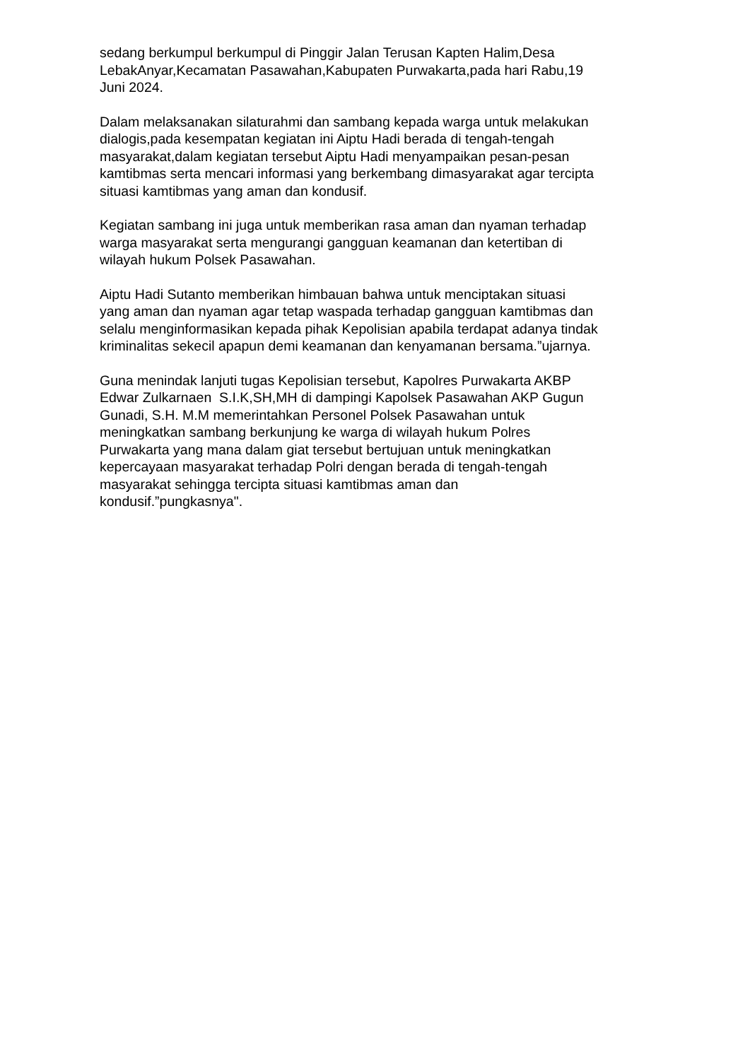sedang berkumpul berkumpul di Pinggir Jalan Terusan Kapten Halim,Desa
LebakAnyar,Kecamatan Pasawahan,Kabupaten Purwakarta,pada hari Rabu,19
Juni 2024.
Dalam melaksanakan silaturahmi dan sambang kepada warga untuk melakukan
dialogis,pada kesempatan kegiatan ini Aiptu Hadi berada di tengah-tengah
masyarakat,dalam kegiatan tersebut Aiptu Hadi menyampaikan pesan-pesan
kamtibmas serta mencari informasi yang berkembang dimasyarakat agar tercipta
situasi kamtibmas yang aman dan kondusif.
Kegiatan sambang ini juga untuk memberikan rasa aman dan nyaman terhadap
warga masyarakat serta mengurangi gangguan keamanan dan ketertiban di
wilayah hukum Polsek Pasawahan.
Aiptu Hadi Sutanto memberikan himbauan bahwa untuk menciptakan situasi
yang aman dan nyaman agar tetap waspada terhadap gangguan kamtibmas dan
selalu menginformasikan kepada pihak Kepolisian apabila terdapat adanya tindak
kriminalitas sekecil apapun demi keamanan dan kenyamanan bersama.”ujarnya.
Guna menindak lanjuti tugas Kepolisian tersebut, Kapolres Purwakarta AKBP
Edwar Zulkarnaen S.I.K,SH,MH di dampingi Kapolsek Pasawahan AKP Gugun
Gunadi, S.H. M.M memerintahkan Personel Polsek Pasawahan untuk
meningkatkan sambang berkunjung ke warga di wilayah hukum Polres
Purwakarta yang mana dalam giat tersebut bertujuan untuk meningkatkan
kepercayaan masyarakat terhadap Polri dengan berada di tengah-tengah
masyarakat sehingga tercipta situasi kamtibmas aman dan
kondusif.”pungkasnya".